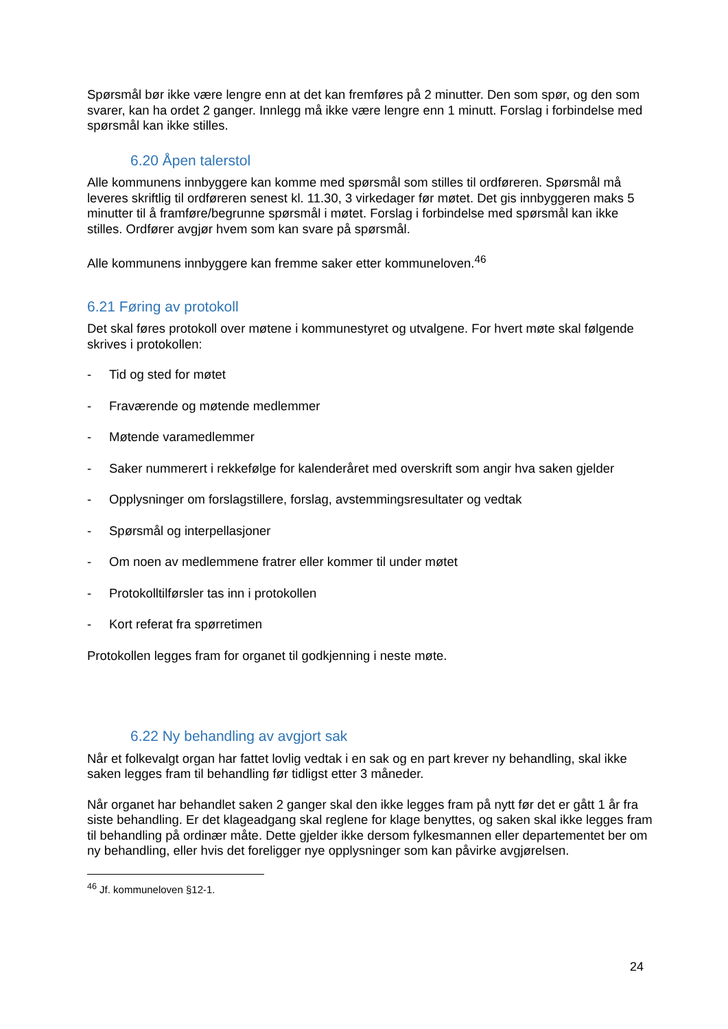Spørsmål bør ikke være lengre enn at det kan fremføres på 2 minutter. Den som spør, og den som svarer, kan ha ordet 2 ganger. Innlegg må ikke være lengre enn 1 minutt. Forslag i forbindelse med spørsmål kan ikke stilles.
6.20 Åpen talerstol
Alle kommunens innbyggere kan komme med spørsmål som stilles til ordføreren. Spørsmål må leveres skriftlig til ordføreren senest kl. 11.30, 3 virkedager før møtet. Det gis innbyggeren maks 5 minutter til å framføre/begrunne spørsmål i møtet. Forslag i forbindelse med spørsmål kan ikke stilles. Ordfører avgjør hvem som kan svare på spørsmål.
Alle kommunens innbyggere kan fremme saker etter kommuneloven.<sup>46</sup>
6.21 Føring av protokoll
Det skal føres protokoll over møtene i kommunestyret og utvalgene. For hvert møte skal følgende skrives i protokollen:
- Tid og sted for møtet
- Fraværende og møtende medlemmer
- Møtende varamedlemmer
- Saker nummerert i rekkefølge for kalenderåret med overskrift som angir hva saken gjelder
- Opplysninger om forslagstillere, forslag, avstemmingsresultater og vedtak
- Spørsmål og interpellasjoner
- Om noen av medlemmene fratrer eller kommer til under møtet
- Protokolltilførsler tas inn i protokollen
- Kort referat fra spørretimen
Protokollen legges fram for organet til godkjenning i neste møte.
6.22 Ny behandling av avgjort sak
Når et folkevalgt organ har fattet lovlig vedtak i en sak og en part krever ny behandling, skal ikke saken legges fram til behandling før tidligst etter 3 måneder.
Når organet har behandlet saken 2 ganger skal den ikke legges fram på nytt før det er gått 1 år fra siste behandling. Er det klageadgang skal reglene for klage benyttes, og saken skal ikke legges fram til behandling på ordinær måte. Dette gjelder ikke dersom fylkesmannen eller departementet ber om ny behandling, eller hvis det foreligger nye opplysninger som kan påvirke avgjørelsen.
<sup>46</sup> Jf. kommuneloven §12-1.
24